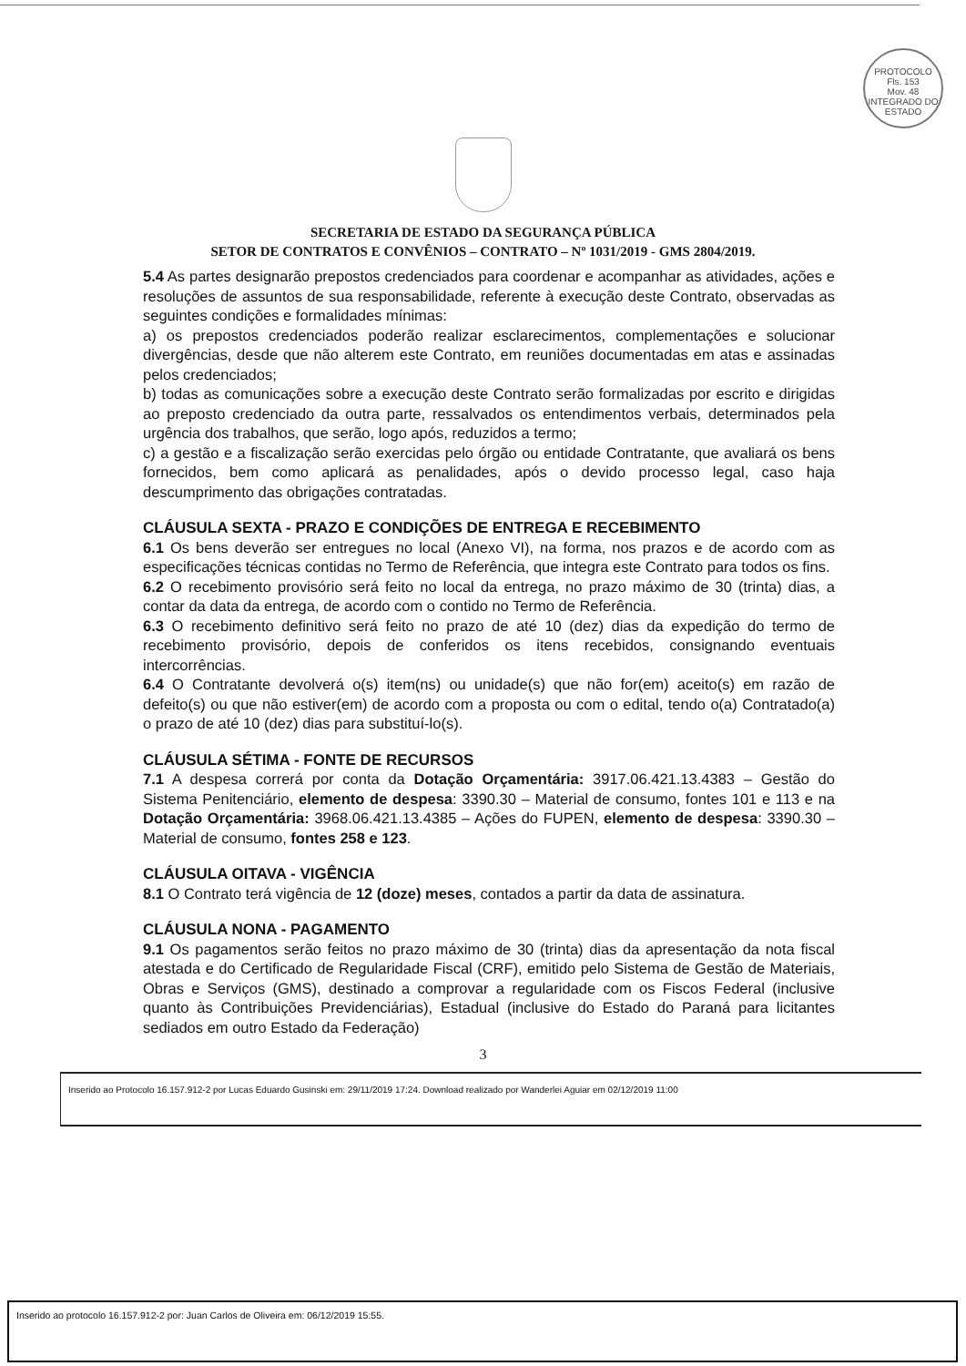PROTOCOLO
Fls. 153
Mov. 48
INTEGRADO DO ESTADO
SECRETARIA DE ESTADO DA SEGURANÇA PÚBLICA
SETOR DE CONTRATOS E CONVÊNIOS – CONTRATO – Nº 1031/2019 - GMS 2804/2019.
5.4 As partes designarão prepostos credenciados para coordenar e acompanhar as atividades, ações e resoluções de assuntos de sua responsabilidade, referente à execução deste Contrato, observadas as seguintes condições e formalidades mínimas:
a) os prepostos credenciados poderão realizar esclarecimentos, complementações e solucionar divergências, desde que não alterem este Contrato, em reuniões documentadas em atas e assinadas pelos credenciados;
b) todas as comunicações sobre a execução deste Contrato serão formalizadas por escrito e dirigidas ao preposto credenciado da outra parte, ressalvados os entendimentos verbais, determinados pela urgência dos trabalhos, que serão, logo após, reduzidos a termo;
c) a gestão e a fiscalização serão exercidas pelo órgão ou entidade Contratante, que avaliará os bens fornecidos, bem como aplicará as penalidades, após o devido processo legal, caso haja descumprimento das obrigações contratadas.
CLÁUSULA SEXTA - PRAZO E CONDIÇÕES DE ENTREGA E RECEBIMENTO
6.1 Os bens deverão ser entregues no local (Anexo VI), na forma, nos prazos e de acordo com as especificações técnicas contidas no Termo de Referência, que integra este Contrato para todos os fins.
6.2 O recebimento provisório será feito no local da entrega, no prazo máximo de 30 (trinta) dias, a contar da data da entrega, de acordo com o contido no Termo de Referência.
6.3 O recebimento definitivo será feito no prazo de até 10 (dez) dias da expedição do termo de recebimento provisório, depois de conferidos os itens recebidos, consignando eventuais intercorrências.
6.4 O Contratante devolverá o(s) item(ns) ou unidade(s) que não for(em) aceito(s) em razão de defeito(s) ou que não estiver(em) de acordo com a proposta ou com o edital, tendo o(a) Contratado(a) o prazo de até 10 (dez) dias para substituí-lo(s).
CLÁUSULA SÉTIMA - FONTE DE RECURSOS
7.1 A despesa correrá por conta da Dotação Orçamentária: 3917.06.421.13.4383 – Gestão do Sistema Penitenciário, elemento de despesa: 3390.30 – Material de consumo, fontes 101 e 113 e na Dotação Orçamentária: 3968.06.421.13.4385 – Ações do FUPEN, elemento de despesa: 3390.30 – Material de consumo, fontes 258 e 123.
CLÁUSULA OITAVA - VIGÊNCIA
8.1 O Contrato terá vigência de 12 (doze) meses, contados a partir da data de assinatura.
CLÁUSULA NONA - PAGAMENTO
9.1 Os pagamentos serão feitos no prazo máximo de 30 (trinta) dias da apresentação da nota fiscal atestada e do Certificado de Regularidade Fiscal (CRF), emitido pelo Sistema de Gestão de Materiais, Obras e Serviços (GMS), destinado a comprovar a regularidade com os Fiscos Federal (inclusive quanto às Contribuições Previdenciárias), Estadual (inclusive do Estado do Paraná para licitantes sediados em outro Estado da Federação)
3
Inserido ao Protocolo 16.157.912-2 por Lucas Eduardo Gusinski em: 29/11/2019 17:24. Download realizado por Wanderlei Aguiar em 02/12/2019 11:00
Inserido ao protocolo 16.157.912-2 por: Juan Carlos de Oliveira em: 06/12/2019 15:55.